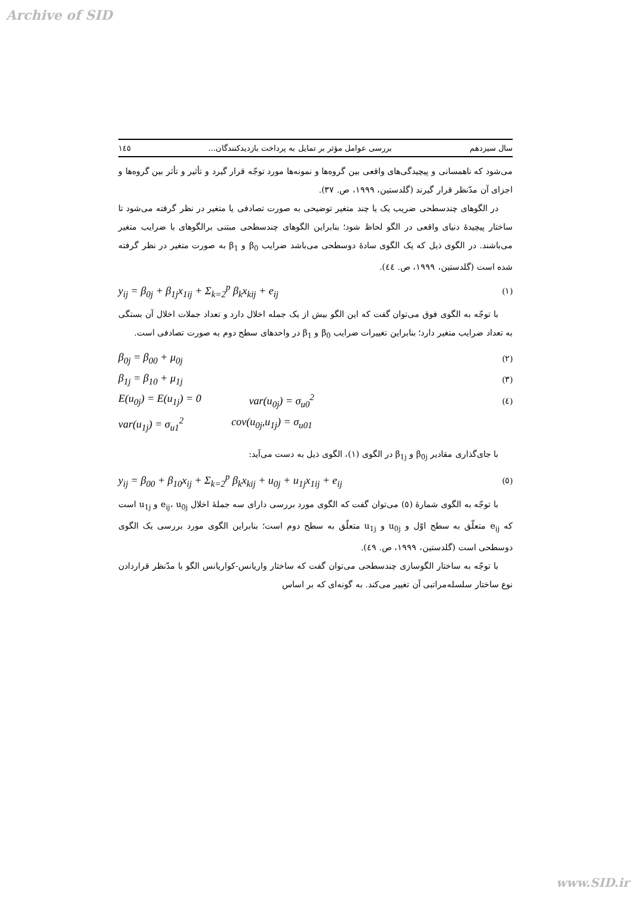Archive of SID
سال سیزدهم بررسی عوامل مؤثر بر تمایل به پرداخت بازدیدکنندگان... ١٤٥
می‌شود که ناهمسانی و پیچیدگی‌های واقعی بین گروه‌ها و نمونه‌ها مورد توجّه قرار گیرد و تأثیر و تأثر بین گروه‌ها و اجزای آن مدّنظر قرار گیرند (گلدستین، ١٩٩٩، ص. ٣٧).
در الگوهای چندسطحی ضریب یک یا چند متغیر توضیحی به صورت تصادفی یا متغیر در نظر گرفته می‌شود تا ساختار پیچیدۀ دنیای واقعی در الگو لحاظ شود؛ بنابراین الگوهای چندسطحی مبتنی برالگوهای با ضرایب متغیر می‌باشند. در الگوی ذیل که یک الگوی سادۀ دوسطحی می‌باشد ضرایب β<sub>0</sub> و β<sub>1</sub> به صورت متغیر در نظر گرفته شده است (گلدستین، ١٩٩٩، ص. ٤٤).
y<sub>ij</sub> = β<sub>0j</sub> + β<sub>1j</sub>x<sub>1ij</sub> + Σ<sub>k=2</sub><sup>p</sup> β<sub>k</sub>x<sub>kij</sub> + e<sub>ij</sub> (١)
با توجّه به الگوی فوق می‌توان گفت که این الگو بیش از یک جمله اخلال دارد و تعداد جملات اخلال آن بستگی به تعداد ضرایب متغیر دارد؛ بنابراین تغییرات ضرایب β<sub>0</sub> و β<sub>1</sub> در واحدهای سطح دوم به صورت تصادفی است.
β<sub>0j</sub> = β<sub>00</sub> + μ<sub>0j</sub> (٢)
β<sub>1j</sub> = β<sub>10</sub> + μ<sub>1j</sub> (٣)
E(u<sub>0j</sub>) = E(u<sub>1j</sub>) = 0 var(u<sub>0j</sub>) = σ<sub>u0</sub><sup>2</sup> (٤)
var(u<sub>1j</sub>) = σ<sub>u1</sub><sup>2</sup> cov(u<sub>0j</sub>,u<sub>1j</sub>) = σ<sub>u01</sub>
با جای‌گذاری مقادیر β<sub>0j</sub> و β<sub>1j</sub> در الگوی (١)، الگوی ذیل به دست می‌آید:
y<sub>ij</sub> = β<sub>00</sub> + β<sub>10</sub>x<sub>ij</sub> + Σ<sub>k=2</sub><sup>p</sup> β<sub>k</sub>x<sub>kij</sub> + u<sub>0j</sub> + u<sub>1j</sub>x<sub>1ij</sub> + e<sub>ij</sub> (٥)
با توجّه به الگوی شمارۀ (٥) می‌توان گفت که الگوی مورد بررسی دارای سه جملۀ اخلال e<sub>ij</sub>، u<sub>0j</sub> و u<sub>1j</sub> است که e<sub>ij</sub> متعلّق به سطح اوّل و u<sub>0j</sub> و u<sub>1j</sub> متعلّق به سطح دوم است؛ بنابراین الگوی مورد بررسی یک الگوی دوسطحی است (گلدستین، ١٩٩٩، ص. ٤٩).
با توجّه به ساختار الگوسازی چندسطحی می‌توان گفت که ساختار واریانس-کواریانس الگو با مدّنظر قراردادن نوع ساختار سلسله‌مراتبی آن تغییر می‌کند. به گونه‌ای که بر اساس
www.SID.ir